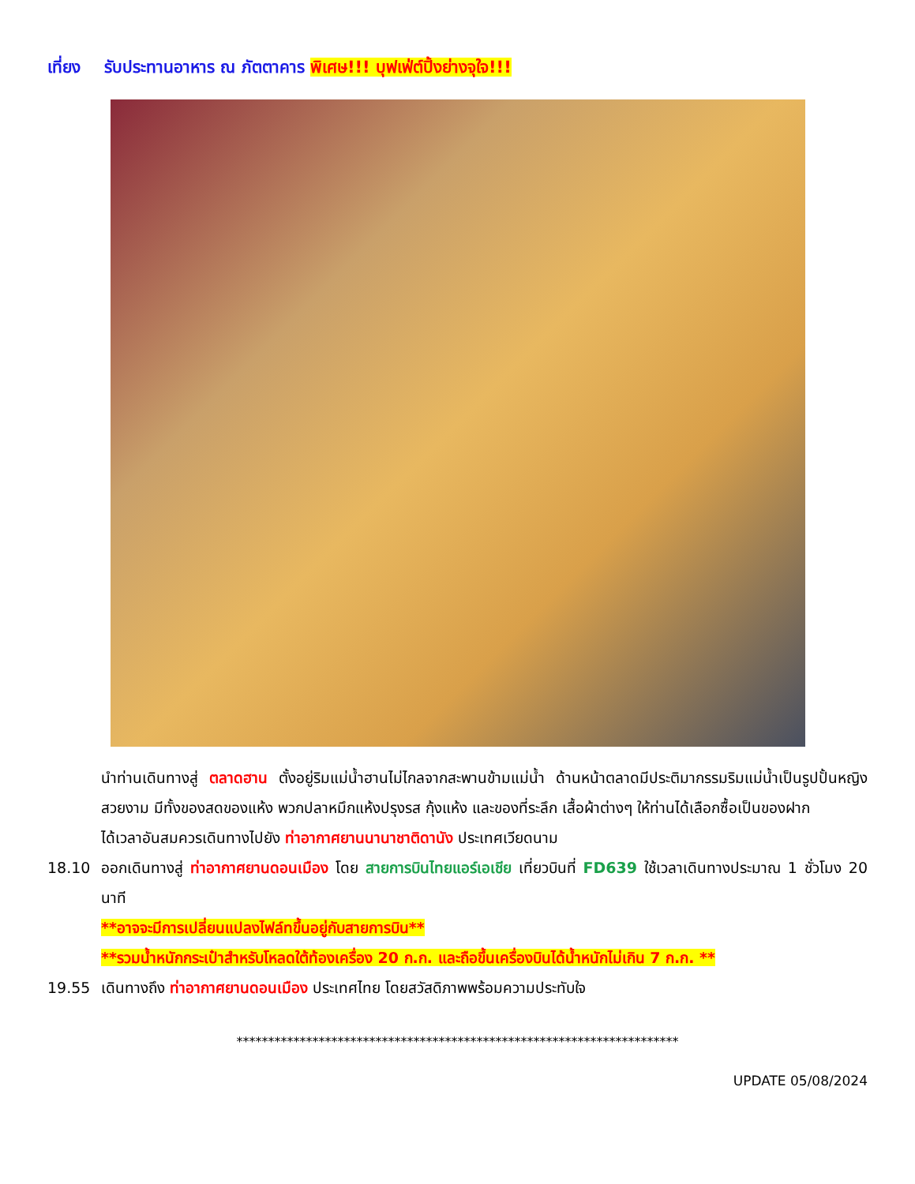เที่ยง รับประทานอาหาร ณ ภัตตาคาร พิเศษ!!! บุฟเฟ่ต์ปิ้งย่างจุใจ!!!
นำท่านเดินทางสู่ ตลาดฮาน ตั้งอยู่ริมแม่น้ำฮานไม่ไกลจากสะพานข้ามแม่น้ำ ด้านหน้าตลาดมีประติมากรรมริมแม่น้ำเป็นรูปปั้นหญิงสวยงาม มีทั้งของสดของแห้ง พวกปลาหมึกแห้งปรุงรส กุ้งแห้ง และของที่ระลึก เสื้อผ้าต่างๆ ให้ท่านได้เลือกซื้อเป็นของฝาก
ได้เวลาอันสมควรเดินทางไปยัง ท่าอากาศยานนานาชาติดานัง ประเทศเวียดนาม
18.10 ออกเดินทางสู่ ท่าอากาศยานดอนเมือง โดย สายการบินไทยแอร์เอเชีย เที่ยวบินที่ FD639 ใช้เวลาเดินทางประมาณ 1 ชั่วโมง 20 นาที
**อาจจะมีการเปลี่ยนแปลงไฟล์ทขึ้นอยู่กับสายการบิน**
**รวมน้ำหนักกระเป๋าสำหรับโหลดใต้ท้องเครื่อง 20 ก.ก. และถือขึ้นเครื่องบินได้น้ำหนักไม่เกิน 7 ก.ก. **
19.55 เดินทางถึง ท่าอากาศยานดอนเมือง ประเทศไทย โดยสวัสดิภาพพร้อมความประทับใจ
**********************************************************************
UPDATE 05/08/2024